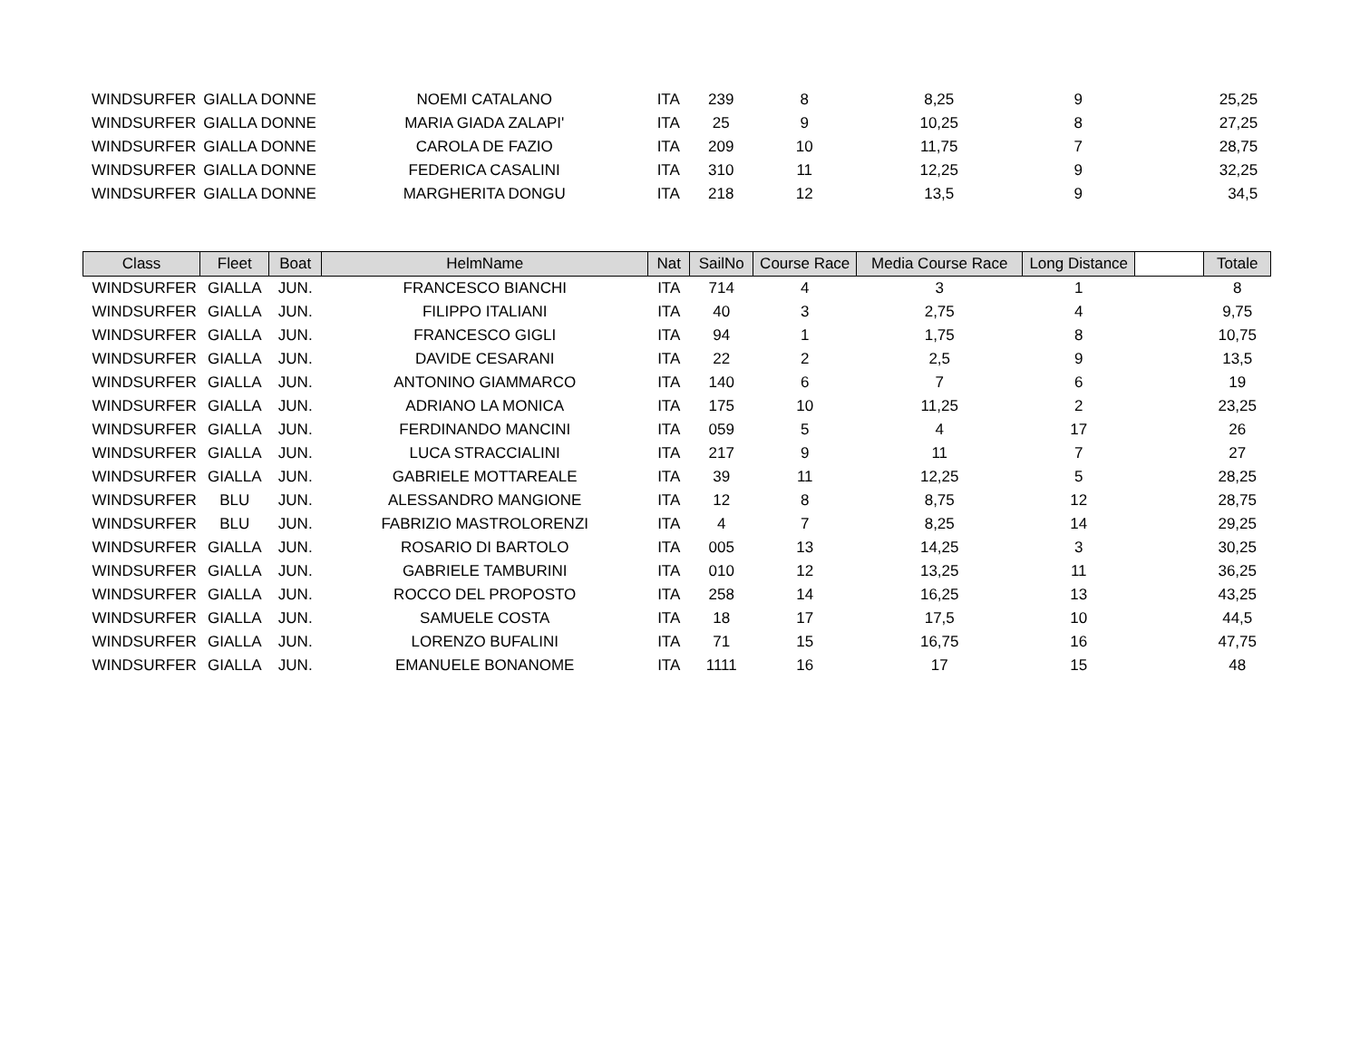| WINDSURFER | GIALLA DONNE | NOEMI CATALANO | ITA | 239 | 8 | 8,25 | 9 | 25,25 |
| WINDSURFER | GIALLA DONNE | MARIA GIADA ZALAPI' | ITA | 25 | 9 | 10,25 | 8 | 27,25 |
| WINDSURFER | GIALLA DONNE | CAROLA DE FAZIO | ITA | 209 | 10 | 11,75 | 7 | 28,75 |
| WINDSURFER | GIALLA DONNE | FEDERICA CASALINI | ITA | 310 | 11 | 12,25 | 9 | 32,25 |
| WINDSURFER | GIALLA DONNE | MARGHERITA DONGU | ITA | 218 | 12 | 13,5 | 9 | 34,5 |
| Class | Fleet | Boat | HelmName | Nat | SailNo | Course Race | Media Course Race | Long Distance | | Totale |
| --- | --- | --- | --- | --- | --- | --- | --- | --- | --- | --- |
| WINDSURFER | GIALLA | JUN. | FRANCESCO BIANCHI | ITA | 714 | 4 | 3 | 1 | | 8 |
| WINDSURFER | GIALLA | JUN. | FILIPPO ITALIANI | ITA | 40 | 3 | 2,75 | 4 | | 9,75 |
| WINDSURFER | GIALLA | JUN. | FRANCESCO GIGLI | ITA | 94 | 1 | 1,75 | 8 | | 10,75 |
| WINDSURFER | GIALLA | JUN. | DAVIDE CESARANI | ITA | 22 | 2 | 2,5 | 9 | | 13,5 |
| WINDSURFER | GIALLA | JUN. | ANTONINO GIAMMARCO | ITA | 140 | 6 | 7 | 6 | | 19 |
| WINDSURFER | GIALLA | JUN. | ADRIANO LA MONICA | ITA | 175 | 10 | 11,25 | 2 | | 23,25 |
| WINDSURFER | GIALLA | JUN. | FERDINANDO MANCINI | ITA | 059 | 5 | 4 | 17 | | 26 |
| WINDSURFER | GIALLA | JUN. | LUCA STRACCIALINI | ITA | 217 | 9 | 11 | 7 | | 27 |
| WINDSURFER | GIALLA | JUN. | GABRIELE MOTTAREALE | ITA | 39 | 11 | 12,25 | 5 | | 28,25 |
| WINDSURFER | BLU | JUN. | ALESSANDRO MANGIONE | ITA | 12 | 8 | 8,75 | 12 | | 28,75 |
| WINDSURFER | BLU | JUN. | FABRIZIO MASTROLORENZI | ITA | 4 | 7 | 8,25 | 14 | | 29,25 |
| WINDSURFER | GIALLA | JUN. | ROSARIO DI BARTOLO | ITA | 005 | 13 | 14,25 | 3 | | 30,25 |
| WINDSURFER | GIALLA | JUN. | GABRIELE TAMBURINI | ITA | 010 | 12 | 13,25 | 11 | | 36,25 |
| WINDSURFER | GIALLA | JUN. | ROCCO DEL PROPOSTO | ITA | 258 | 14 | 16,25 | 13 | | 43,25 |
| WINDSURFER | GIALLA | JUN. | SAMUELE COSTA | ITA | 18 | 17 | 17,5 | 10 | | 44,5 |
| WINDSURFER | GIALLA | JUN. | LORENZO BUFALINI | ITA | 71 | 15 | 16,75 | 16 | | 47,75 |
| WINDSURFER | GIALLA | JUN. | EMANUELE BONANOME | ITA | 1111 | 16 | 17 | 15 | | 48 |